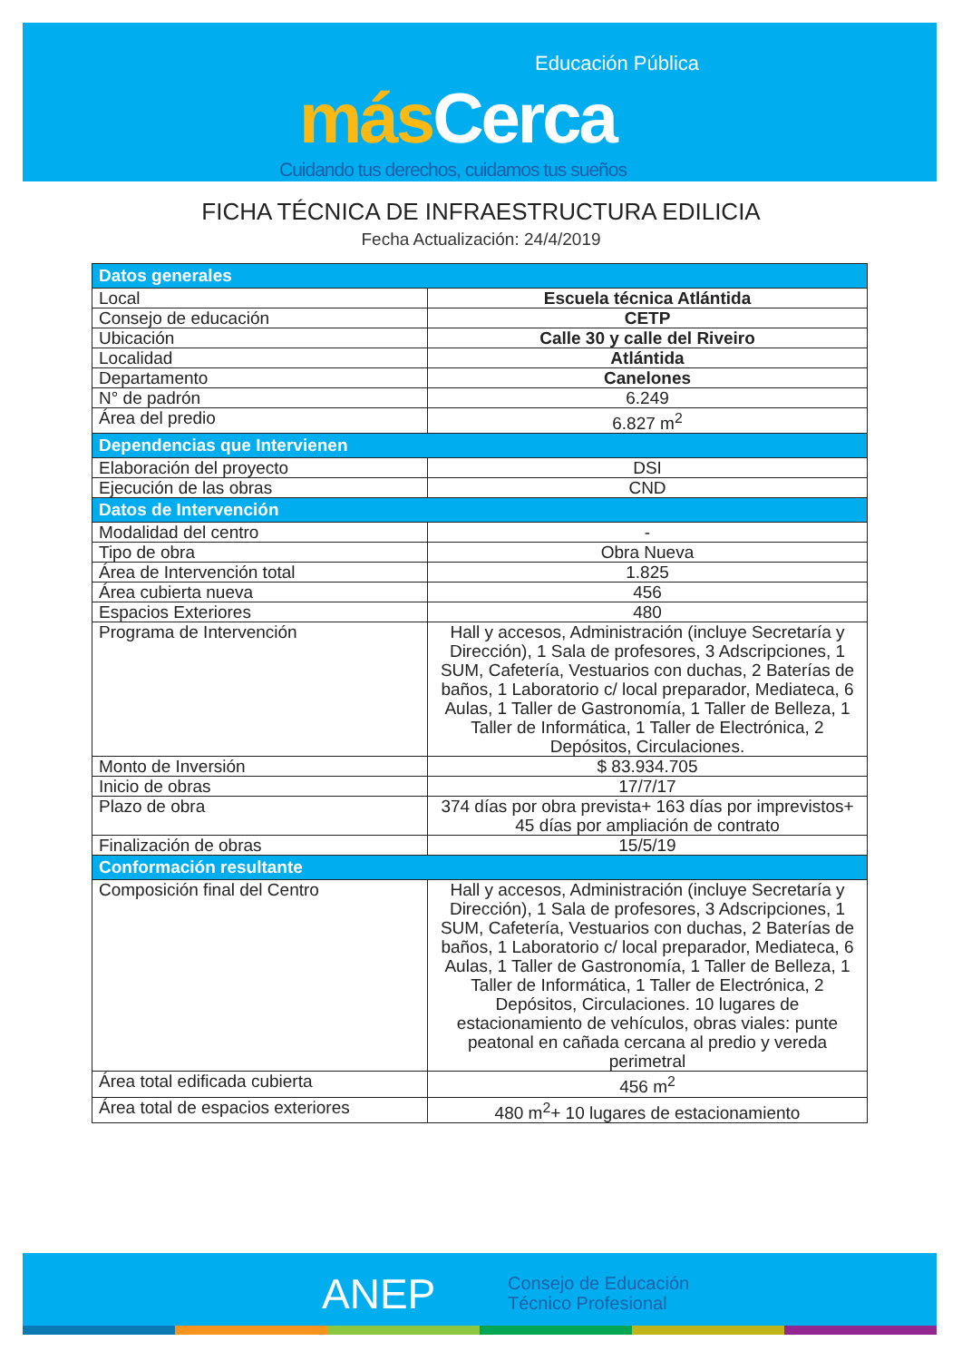Educación Pública
más Cerca
Cuidando tus derechos, cuidamos tus sueños
FICHA TÉCNICA DE INFRAESTRUCTURA EDILICIA
Fecha Actualización: 24/4/2019
| Datos generales | |
| --- | --- |
| Local | Escuela técnica Atlántida |
| Consejo de educación | CETP |
| Ubicación | Calle 30 y calle del Riveiro |
| Localidad | Atlántida |
| Departamento | Canelones |
| N° de padrón | 6.249 |
| Área del predio | 6.827 m<sup>2</sup> |
| Dependencias que Intervienen | |
| Elaboración del proyecto | DSI |
| Ejecución de las obras | CND |
| Datos de Intervención | |
| Modalidad del centro | - |
| Tipo de obra | Obra Nueva |
| Área de Intervención total | 1.825 |
| Área cubierta nueva | 456 |
| Espacios Exteriores | 480 |
| Programa de Intervención | Hall y accesos, Administración (incluye Secretaría y Dirección), 1 Sala de profesores, 3 Adscripciones, 1 SUM, Cafetería, Vestuarios con duchas, 2 Baterías de baños, 1 Laboratorio c/ local preparador, Mediateca, 6 Aulas, 1 Taller de Gastronomía, 1 Taller de Belleza, 1 Taller de Informática, 1 Taller de Electrónica, 2 Depósitos, Circulaciones. |
| Monto de Inversión | $ 83.934.705 |
| Inicio de obras | 17/7/17 |
| Plazo de obra | 374 días por obra prevista+ 163 días por imprevistos+ 45 días por ampliación de contrato |
| Finalización de obras | 15/5/19 |
| Conformación resultante | |
| Composición final del Centro | Hall y accesos, Administración (incluye Secretaría y Dirección), 1 Sala de profesores, 3 Adscripciones, 1 SUM, Cafetería, Vestuarios con duchas, 2 Baterías de baños, 1 Laboratorio c/ local preparador, Mediateca, 6 Aulas, 1 Taller de Gastronomía, 1 Taller de Belleza, 1 Taller de Informática, 1 Taller de Electrónica, 2 Depósitos, Circulaciones. 10 lugares de estacionamiento de vehículos, obras viales: punte peatonal en cañada cercana al predio y vereda perimetral |
| Área total edificada cubierta | 456 m<sup>2</sup> |
| Área total de espacios exteriores | 480 m<sup>2</sup>+ 10 lugares de estacionamiento |
ANEP
Consejo de Educación
Técnico Profesional